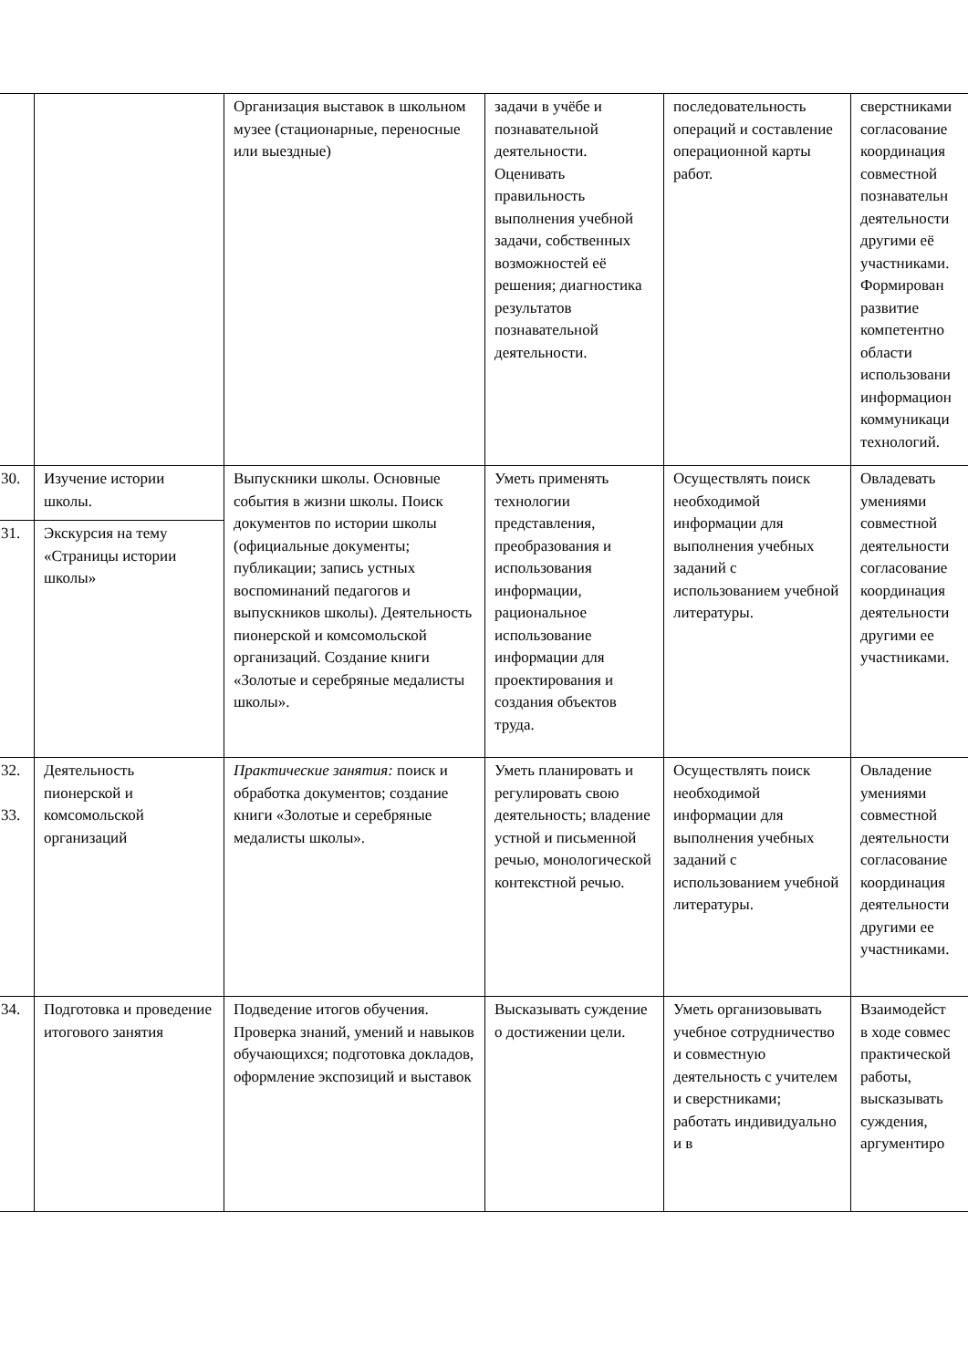| | | Организация выставок в школьном музее (стационарные, переносные или выездные) | задачи в учёбе и познавательной деятельности. Оценивать правильность выполнения учебной задачи, собственных возможностей её решения; диагностика результатов познавательной деятельности. | последовательность операций и составление операционной карты работ. | сверстниками согласование координация совместной познавательн деятельности другими её участниками. Формирован развитие компетентно области использовани информацион коммуникаци технологий. |
| 30. | Изучение истории школы. | Выпускники школы. Основные события в жизни школы. Поиск документов по истории школы (официальные документы; публикации; запись устных воспоминаний педагогов и выпускников школы). Деятельность пионерской и комсомольской организаций. Создание книги «Золотые и серебряные медалисты школы». | Уметь применять технологии представления, преобразования и использования информации, рациональное использование информации для проектирования и создания объектов труда. | Осуществлять поиск необходимой информации для выполнения учебных заданий с использованием учебной литературы. | Овладевать умениями совместной деятельности согласование координация деятельности другими ее участниками. |
| 31. | Экскурсия на тему «Страницы истории школы» | | | | |
| 32. 33. | Деятельность пионерской и комсомольской организаций | Практические занятия: поиск и обработка документов; создание книги «Золотые и серебряные медалисты школы». | Уметь планировать и регулировать свою деятельность; владение устной и письменной речью, монологической контекстной речью. | Осуществлять поиск необходимой информации для выполнения учебных заданий с использованием учебной литературы. | Овладение умениями совместной деятельности согласование координация деятельности другими ее участниками. |
| 34. | Подготовка и проведение итогового занятия | Подведение итогов обучения. Проверка знаний, умений и навыков обучающихся; подготовка докладов, оформление экспозиций и выставок | Высказывать суждение о достижении цели. | Уметь организовывать учебное сотрудничество и совместную деятельность с учителем и сверстниками; работать индивидуально и в | Взаимодейст в ходе совмес практической работы, высказывать суждения, аргументиро |